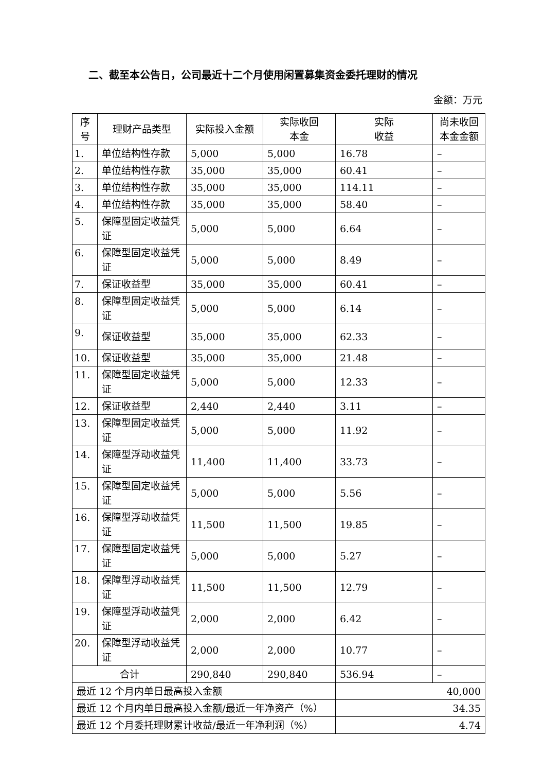二、截至本公告日，公司最近十二个月使用闲置募集资金委托理财的情况
金额：万元
| 序号 | 理财产品类型 | 实际投入金额 | 实际收回 本金 | 实际 收益 | 尚未收回 本金金额 |
| --- | --- | --- | --- | --- | --- |
| 1. | 单位结构性存款 | 5,000 | 5,000 | 16.78 | – |
| 2. | 单位结构性存款 | 35,000 | 35,000 | 60.41 | – |
| 3. | 单位结构性存款 | 35,000 | 35,000 | 114.11 | – |
| 4. | 单位结构性存款 | 35,000 | 35,000 | 58.40 | – |
| 5. | 保障型固定收益凭证 | 5,000 | 5,000 | 6.64 | – |
| 6. | 保障型固定收益凭证 | 5,000 | 5,000 | 8.49 | – |
| 7. | 保证收益型 | 35,000 | 35,000 | 60.41 | – |
| 8. | 保障型固定收益凭证 | 5,000 | 5,000 | 6.14 | – |
| 9. | 保证收益型 | 35,000 | 35,000 | 62.33 | – |
| 10. | 保证收益型 | 35,000 | 35,000 | 21.48 | – |
| 11. | 保障型固定收益凭证 | 5,000 | 5,000 | 12.33 | – |
| 12. | 保证收益型 | 2,440 | 2,440 | 3.11 | – |
| 13. | 保障型固定收益凭证 | 5,000 | 5,000 | 11.92 | – |
| 14. | 保障型浮动收益凭证 | 11,400 | 11,400 | 33.73 | – |
| 15. | 保障型固定收益凭证 | 5,000 | 5,000 | 5.56 | – |
| 16. | 保障型浮动收益凭证 | 11,500 | 11,500 | 19.85 | – |
| 17. | 保障型固定收益凭证 | 5,000 | 5,000 | 5.27 | – |
| 18. | 保障型浮动收益凭证 | 11,500 | 11,500 | 12.79 | – |
| 19. | 保障型浮动收益凭证 | 2,000 | 2,000 | 6.42 | – |
| 20. | 保障型浮动收益凭证 | 2,000 | 2,000 | 10.77 | – |
| 合计 | | 290,840 | 290,840 | 536.94 | – |
| 最近 12 个月内单日最高投入金额 | | | | 40,000 | |
| 最近 12 个月内单日最高投入金额/最近一年净资产（%） | | | | 34.35 | |
| 最近 12 个月委托理财累计收益/最近一年净利润（%） | | | | 4.74 | |